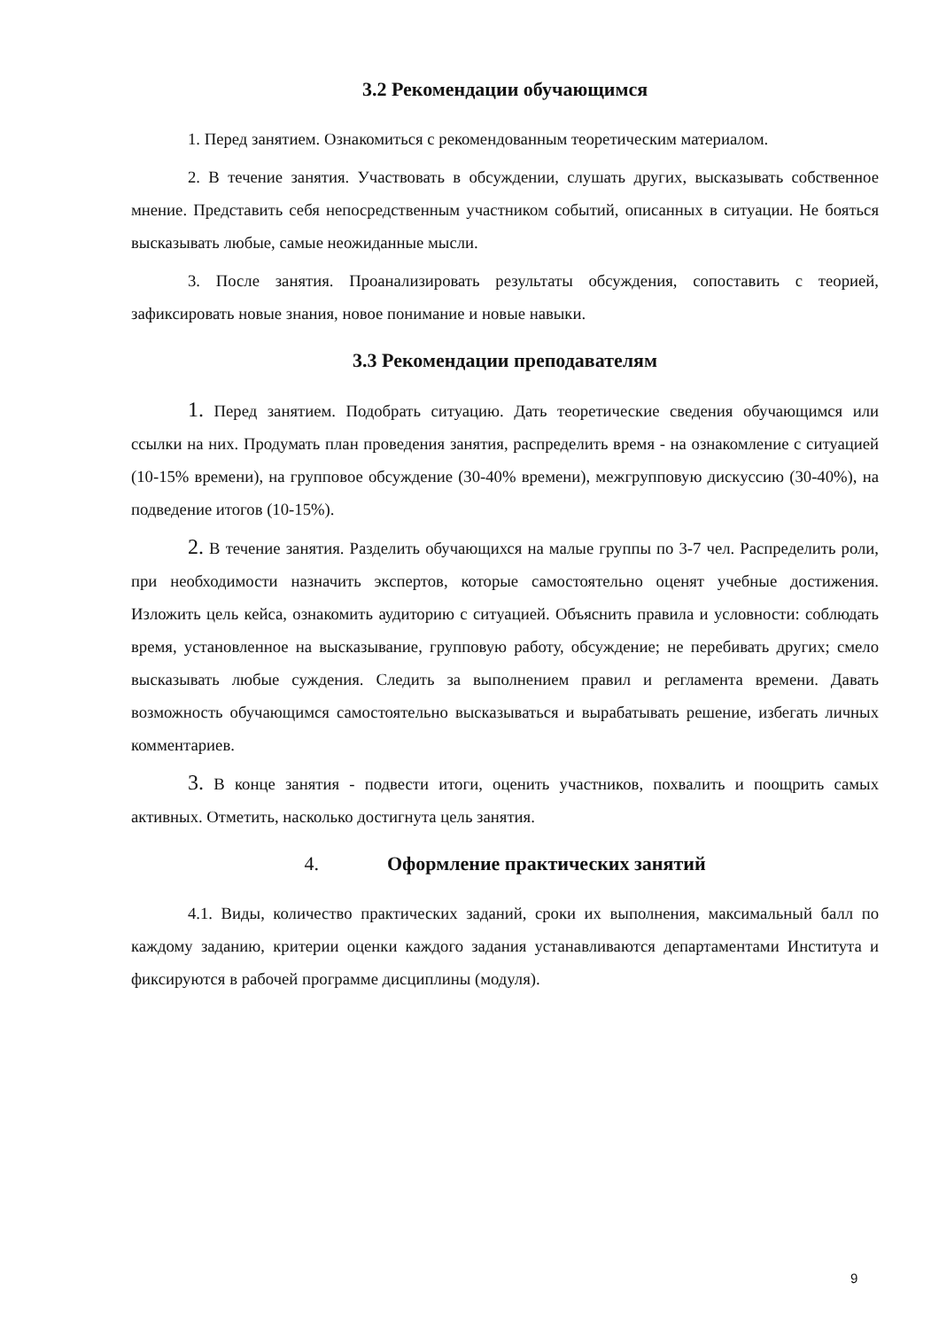3.2 Рекомендации обучающимся
1. Перед занятием. Ознакомиться с рекомендованным теоретическим материалом.
2. В течение занятия. Участвовать в обсуждении, слушать других, высказывать собственное мнение. Представить себя непосредственным участником событий, описанных в ситуации. Не бояться высказывать любые, самые неожиданные мысли.
3. После занятия. Проанализировать результаты обсуждения, сопоставить с теорией, зафиксировать новые знания, новое понимание и новые навыки.
3.3 Рекомендации преподавателям
1. Перед занятием. Подобрать ситуацию. Дать теоретические сведения обучающимся или ссылки на них. Продумать план проведения занятия, распределить время - на ознакомление с ситуацией (10-15% времени), на групповое обсуждение (30-40% времени), межгрупповую дискуссию (30-40%), на подведение итогов (10-15%).
2. В течение занятия. Разделить обучающихся на малые группы по 3-7 чел. Распределить роли, при необходимости назначить экспертов, которые самостоятельно оценят учебные достижения. Изложить цель кейса, ознакомить аудиторию с ситуацией. Объяснить правила и условности: соблюдать время, установленное на высказывание, групповую работу, обсуждение; не перебивать других; смело высказывать любые суждения. Следить за выполнением правил и регламента времени. Давать возможность обучающимся самостоятельно высказываться и вырабатывать решение, избегать личных комментариев.
3. В конце занятия - подвести итоги, оценить участников, похвалить и поощрить самых активных. Отметить, насколько достигнута цель занятия.
4. Оформление практических занятий
4.1. Виды, количество практических заданий, сроки их выполнения, максимальный балл по каждому заданию, критерии оценки каждого задания устанавливаются департаментами Института и фиксируются в рабочей программе дисциплины (модуля).
9